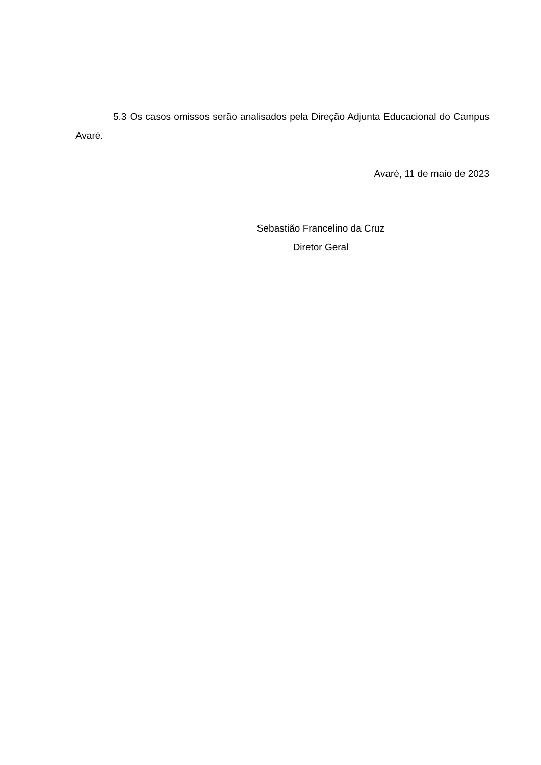5.3 Os casos omissos serão analisados pela Direção Adjunta Educacional do Campus Avaré.
Avaré, 11 de maio de 2023
Sebastião Francelino da Cruz
Diretor Geral